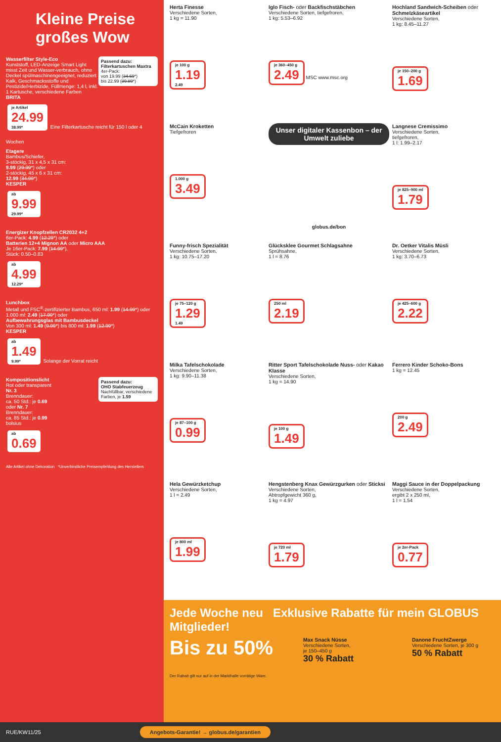Kleine Preise großes Wow
Passend dazu:
Filterkartuschen Maxtra
4er-Pack:
von 19.99 (34.69*)
bis 22.99 (39.89*)
Wasserfilter Style-Eco
Kunststoff, LED-Anzeige Smart Light misst Zeit und Wasser-verbrauch, ohne Deckel spülmaschinengeeignet, reduziert Kalk, Geschmacksstoffe und Pestizide/Herbizide, Füllmenge: 1,4 l, inkl. 1 Kartusche, verschiedene Farben
BRITA
je Artikel 24.99 38.99* Eine Filterkartusche reicht für 150 l oder 4 Wochen
Etagere
Bambus/Schiefer,
3-stöckig, 31 x 4,5 x 31 cm:
9.99 (29.99*) oder
2-stöckig, 45 x 6 x 31 cm:
12.99 (34.99*)
KESPER
ab 9.99 29.99*
Energizer Knopfzellen CR2032 4+2
6er-Pack: 4.99 (12.29*) oder
Batterien 12+4 Mignon AA oder Micro AAA
Je 16er-Pack: 7.99 (14.99*),
Stück: 0.50–0.83
ab 4.99 12.29*
Lunchbox
Metall und FSC<sup>®</sup>-zertifizierter Bambus, 650 ml: 1.99 (14.99*) oder 1.000 ml: 2.49 (17.99*) oder
Aufbewahrungsglas mit Bambusdeckel
Von 300 ml: 1.49 (9.99*) bis 800 ml: 1.99 (12.99*)
KESPER
ab 1.49 9.99* Solange der Vorrat reicht
Passend dazu:
OHO Stabfeuerzeug
Nachfüllbar, verschiedene Farben, je 1.59
Kompositionslicht
Rot oder transparent
Nr. 3
Brenndauer:
ca. 50 Std.: je 0.69
oder Nr. 7
Brenndauer:
ca. 85 Std.: je 0.99
bolsius
ab 0.69
Alle Artikel ohne Dekoration *Unverbindliche Preisempfehlung des Herstellers
Herta Finesse
Verschiedene Sorten,
1 kg = 11.90
je 100 g 1.19 2.49
Iglo Fisch- oder Backfischstäbchen
Verschiedene Sorten, tiefgefroren,
1 kg: 5.53–6.92
je 360–450 g 2.49 MSC www.msc.org
Hochland Sandwich-Scheiben oder Schmelzkäseartikel
Verschiedene Sorten,
1 kg: 8.45–11.27
je 150–200 g 1.69
McCain Kroketten
Tiefgefroren
1.000 g 3.49
Unser digitaler Kassenbon – der Umwelt zuliebe
globus.de/bon
Langnese Cremissimo
Verschiedene Sorten,
tiefgefroren,
1 l: 1.99–2.17
je 825–900 ml 1.79
Funny-frisch Spezialität
Verschiedene Sorten,
1 kg: 10.75–17.20
je 75–120 g 1.29 1.49
Glücksklee Gourmet Schlagsahne
Sprühsahne,
1 l = 8.76
250 ml 2.19
Dr. Oetker Vitalis Müsli
Verschiedene Sorten,
1 kg: 3.70–6.73
je 425–600 g 2.22
Milka Tafelschokolade
Verschiedene Sorten,
1 kg: 9.90–11.38
je 87–100 g 0.99
Ritter Sport Tafelschokolade Nuss- oder Kakao Klasse
Verschiedene Sorten,
1 kg = 14.90
je 100 g 1.49
Ferrero Kinder Schoko-Bons
1 kg = 12.45
200 g 2.49
Hela Gewürzketchup
Verschiedene Sorten,
1 l = 2.49
je 800 ml 1.99
Hengstenberg Knax Gewürzgurken oder Sticksi
Verschiedene Sorten,
Abtropfgewicht 360 g,
1 kg = 4.97
je 720 ml 1.79
Maggi Sauce in der Doppelpackung
Verschiedene Sorten,
ergibt 2 x 250 ml,
1 l = 1.54
je 2er-Pack 0.77
Jede Woche neu Exklusive Rabatte für mein GLOBUS Mitglieder!
Bis zu 50%
Max Snack Nüsse
Verschiedene Sorten,
je 150–450 g
30 % Rabatt
Danone FruchtZwerge
Verschiedene Sorten, je 300 g
50 % Rabatt
Der Rabatt gilt nur auf in der Markthalle vorrätige Ware.
RUE/KW11/25 Angebots-Garantie! → globus.de/garantien